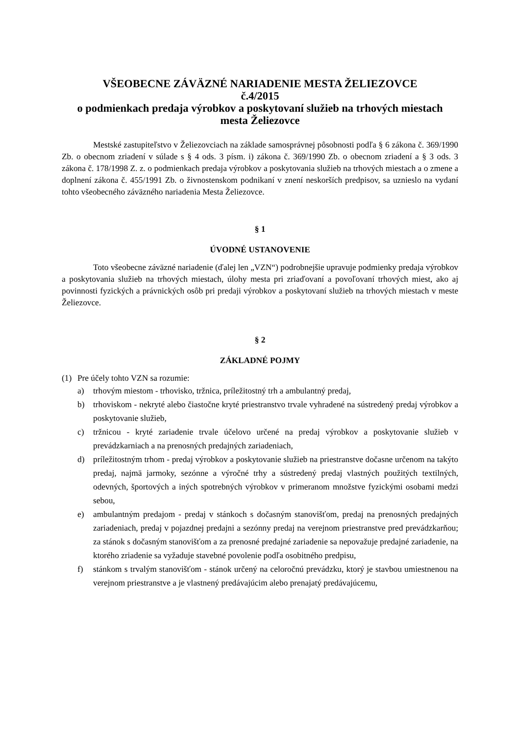VŠEOBECNE ZÁVÄZNÉ NARIADENIE MESTA ŽELIEZOVCE
č.4/2015
o podmienkach predaja výrobkov a poskytovaní služieb na trhových miestach
mesta Želiezovce
Mestské zastupiteľstvo v Želiezovciach na základe samosprávnej pôsobnosti podľa § 6 zákona č. 369/1990 Zb. o obecnom zriadení v súlade s § 4 ods. 3 písm. i) zákona č. 369/1990 Zb. o obecnom zriadení a § 3 ods. 3 zákona č. 178/1998 Z. z. o podmienkach predaja výrobkov a poskytovania služieb na trhových miestach a o zmene a doplnení zákona č. 455/1991 Zb. o živnostenskom podnikaní v znení neskorších predpisov, sa uznieslo na vydaní tohto všeobecného záväzného nariadenia Mesta Želiezovce.
§ 1
ÚVODNÉ USTANOVENIE
Toto všeobecne záväzné nariadenie (ďalej len „VZN“) podrobnejšie upravuje podmienky predaja výrobkov a poskytovania služieb na trhových miestach, úlohy mesta pri zriaďovaní a povoľovaní trhových miest, ako aj povinnosti fyzických a právnických osôb pri predaji výrobkov a poskytovaní služieb na trhových miestach v meste Želiezovce.
§ 2
ZÁKLADNÉ POJMY
(1) Pre účely tohto VZN sa rozumie:
a) trhovým miestom - trhovisko, tržnica, príležitostný trh a ambulantný predaj,
b) trhoviskom - nekryté alebo čiastočne kryté priestranstvo trvale vyhradené na sústredený predaj výrobkov a poskytovanie služieb,
c) tržnicou - kryté zariadenie trvale účelovo určené na predaj výrobkov a poskytovanie služieb v prevádzkarniach a na prenosných predajných zariadeniach,
d) príležitostným trhom - predaj výrobkov a poskytovanie služieb na priestranstve dočasne určenom na takýto predaj, najmä jarmoky, sezónne a výročné trhy a sústredený predaj vlastných použitých textilných, odevných, športových a iných spotrebných výrobkov v primeranom množstve fyzickými osobami medzi sebou,
e) ambulantným predajom - predaj v stánkoch s dočasným stanovišťom, predaj na prenosných predajných zariadeniach, predaj v pojazdnej predajni a sezónny predaj na verejnom priestranstve pred prevádzkarňou; za stánok s dočasným stanovišťom a za prenosné predajné zariadenie sa nepovažuje predajné zariadenie, na ktorého zriadenie sa vyžaduje stavebné povolenie podľa osobitného predpisu,
f) stánkom s trvalým stanovišťom - stánok určený na celoročnú prevádzku, ktorý je stavbou umiestnenou na verejnom priestranstve a je vlastnený predávajúcim alebo prenajatý predávajúcemu,